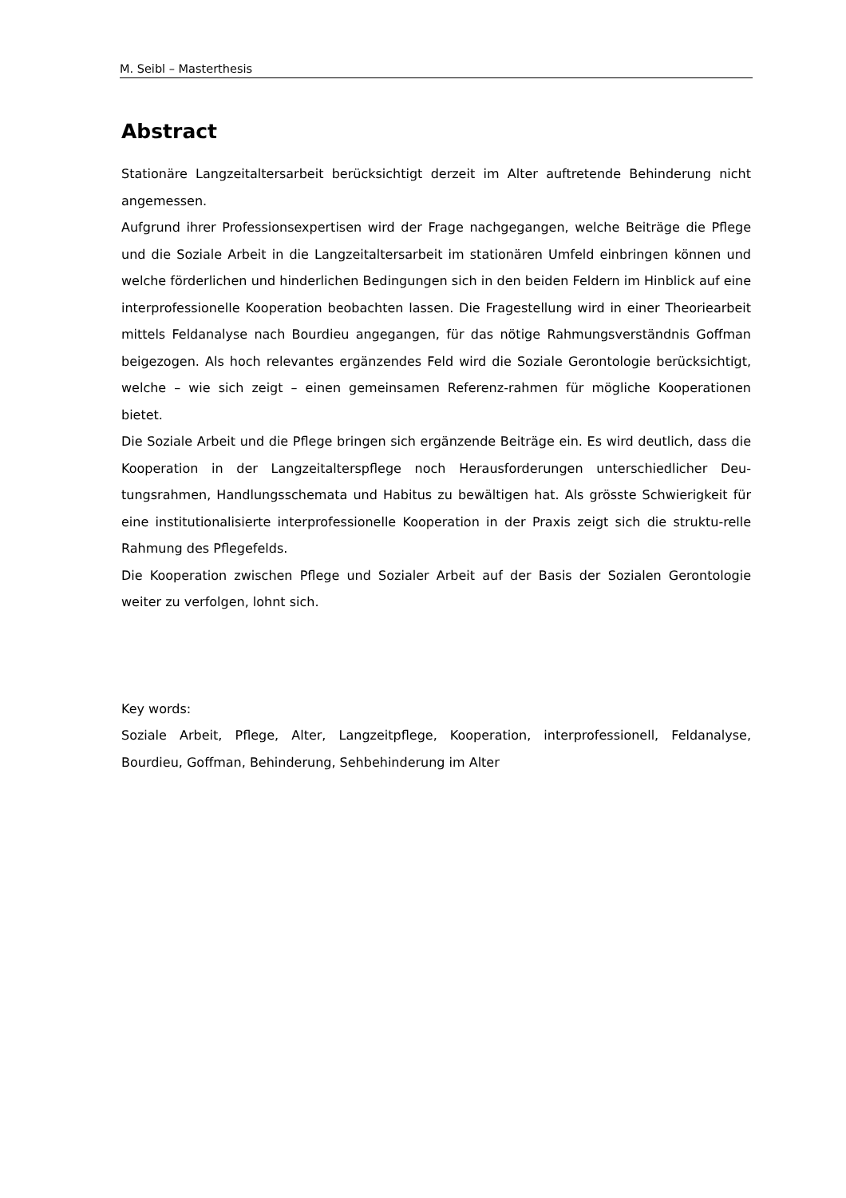M. Seibl – Masterthesis
Abstract
Stationäre Langzeitaltersarbeit berücksichtigt derzeit im Alter auftretende Behinderung nicht angemessen.
Aufgrund ihrer Professionsexpertisen wird der Frage nachgegangen, welche Beiträge die Pflege und die Soziale Arbeit in die Langzeitaltersarbeit im stationären Umfeld einbringen können und welche förderlichen und hinderlichen Bedingungen sich in den beiden Feldern im Hinblick auf eine interprofessionelle Kooperation beobachten lassen. Die Fragestellung wird in einer Theoriearbeit mittels Feldanalyse nach Bourdieu angegangen, für das nötige Rahmungsverständnis Goffman beigezogen. Als hoch relevantes ergänzendes Feld wird die Soziale Gerontologie berücksichtigt, welche – wie sich zeigt – einen gemeinsamen Referenz-rahmen für mögliche Kooperationen bietet.
Die Soziale Arbeit und die Pflege bringen sich ergänzende Beiträge ein. Es wird deutlich, dass die Kooperation in der Langzeitalterspflege noch Herausforderungen unterschiedlicher Deu-tungsrahmen, Handlungsschemata und Habitus zu bewältigen hat. Als grösste Schwierigkeit für eine institutionalisierte interprofessionelle Kooperation in der Praxis zeigt sich die struktu-relle Rahmung des Pflegefelds.
Die Kooperation zwischen Pflege und Sozialer Arbeit auf der Basis der Sozialen Gerontologie weiter zu verfolgen, lohnt sich.
Key words:
Soziale Arbeit, Pflege, Alter, Langzeitpflege, Kooperation, interprofessionell, Feldanalyse, Bourdieu, Goffman, Behinderung, Sehbehinderung im Alter